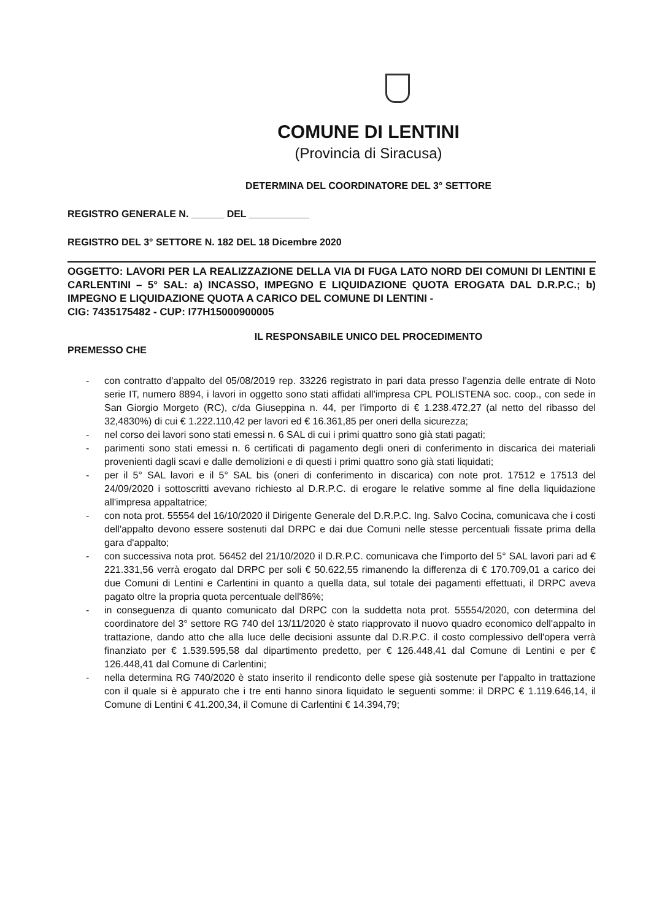COMUNE DI LENTINI
(Provincia di Siracusa)
DETERMINA DEL COORDINATORE DEL 3° SETTORE
REGISTRO GENERALE N. ______ DEL ___________
REGISTRO DEL 3° SETTORE N. 182 DEL 18 Dicembre 2020
OGGETTO: LAVORI PER LA REALIZZAZIONE DELLA VIA DI FUGA LATO NORD DEI COMUNI DI LENTINI E CARLENTINI – 5° SAL: a) INCASSO, IMPEGNO E LIQUIDAZIONE QUOTA EROGATA DAL D.R.P.C.; b) IMPEGNO E LIQUIDAZIONE QUOTA A CARICO DEL COMUNE DI LENTINI -
CIG: 7435175482 - CUP: I77H15000900005
IL RESPONSABILE UNICO DEL PROCEDIMENTO
PREMESSO CHE
- con contratto d'appalto del 05/08/2019 rep. 33226 registrato in pari data presso l'agenzia delle entrate di Noto serie IT, numero 8894, i lavori in oggetto sono stati affidati all'impresa CPL POLISTENA soc. coop., con sede in San Giorgio Morgeto (RC), c/da Giuseppina n. 44, per l'importo di € 1.238.472,27 (al netto del ribasso del 32,4830%) di cui € 1.222.110,42 per lavori ed € 16.361,85 per oneri della sicurezza;
- nel corso dei lavori sono stati emessi n. 6 SAL di cui i primi quattro sono già stati pagati;
- parimenti sono stati emessi n. 6 certificati di pagamento degli oneri di conferimento in discarica dei materiali provenienti dagli scavi e dalle demolizioni e di questi i primi quattro sono già stati liquidati;
- per il 5° SAL lavori e il 5° SAL bis (oneri di conferimento in discarica) con note prot. 17512 e 17513 del 24/09/2020 i sottoscritti avevano richiesto al D.R.P.C. di erogare le relative somme al fine della liquidazione all'impresa appaltatrice;
- con nota prot. 55554 del 16/10/2020 il Dirigente Generale del D.R.P.C. Ing. Salvo Cocina, comunicava che i costi dell'appalto devono essere sostenuti dal DRPC e dai due Comuni nelle stesse percentuali fissate prima della gara d'appalto;
- con successiva nota prot. 56452 del 21/10/2020 il D.R.P.C. comunicava che l'importo del 5° SAL lavori pari ad € 221.331,56 verrà erogato dal DRPC per soli € 50.622,55 rimanendo la differenza di € 170.709,01 a carico dei due Comuni di Lentini e Carlentini in quanto a quella data, sul totale dei pagamenti effettuati, il DRPC aveva pagato oltre la propria quota percentuale dell'86%;
- in conseguenza di quanto comunicato dal DRPC con la suddetta nota prot. 55554/2020, con determina del coordinatore del 3° settore RG 740 del 13/11/2020 è stato riapprovato il nuovo quadro economico dell'appalto in trattazione, dando atto che alla luce delle decisioni assunte dal D.R.P.C. il costo complessivo dell'opera verrà finanziato per € 1.539.595,58 dal dipartimento predetto, per € 126.448,41 dal Comune di Lentini e per € 126.448,41 dal Comune di Carlentini;
- nella determina RG 740/2020 è stato inserito il rendiconto delle spese già sostenute per l'appalto in trattazione con il quale si è appurato che i tre enti hanno sinora liquidato le seguenti somme: il DRPC € 1.119.646,14, il Comune di Lentini € 41.200,34, il Comune di Carlentini € 14.394,79;